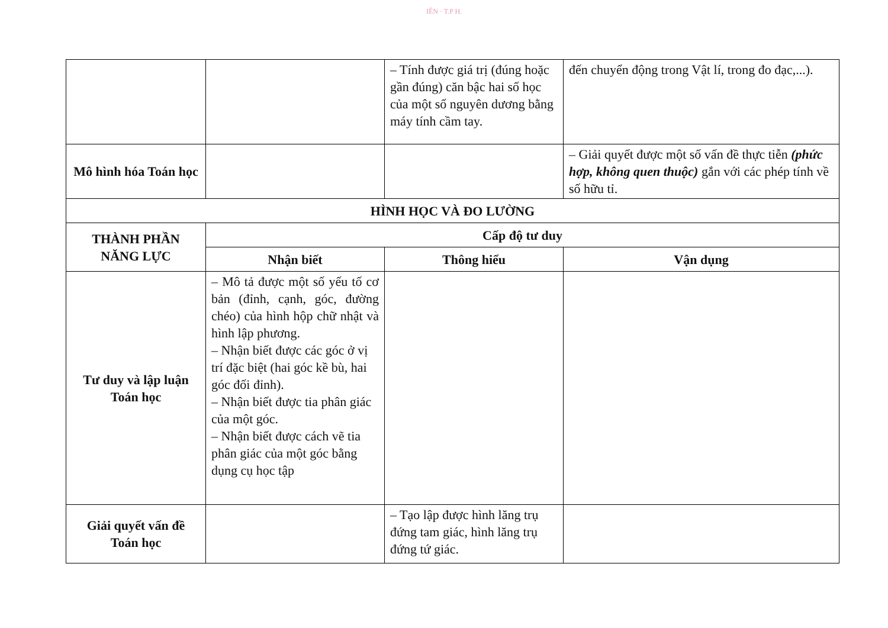IÊN · T.P H.
| | | – Tính được giá trị (đúng hoặc gần đúng) căn bậc hai số học của một số nguyên dương bằng máy tính cầm tay. | đến chuyển động trong Vật lí, trong đo đạc,...). |
| Mô hình hóa Toán học | | | – Giải quyết được một số vấn đề thực tiễn (phức hợp, không quen thuộc) gắn với các phép tính về số hữu tỉ. |
| HÌNH HỌC VÀ ĐO LƯỜNG | | | |
| THÀNH PHẦN NĂNG LỰC | Cấp độ tư duy | | |
| | Nhận biết | Thông hiểu | Vận dụng |
| Tư duy và lập luận Toán học | – Mô tả được một số yếu tố cơ bản (đỉnh, cạnh, góc, đường chéo) của hình hộp chữ nhật và hình lập phương. – Nhận biết được các góc ở vị trí đặc biệt (hai góc kề bù, hai góc đối đỉnh). – Nhận biết được tia phân giác của một góc. – Nhận biết được cách vẽ tia phân giác của một góc bằng dụng cụ học tập | | |
| Giải quyết vấn đề Toán học | | – Tạo lập được hình lăng trụ đứng tam giác, hình lăng trụ đứng tứ giác. | |